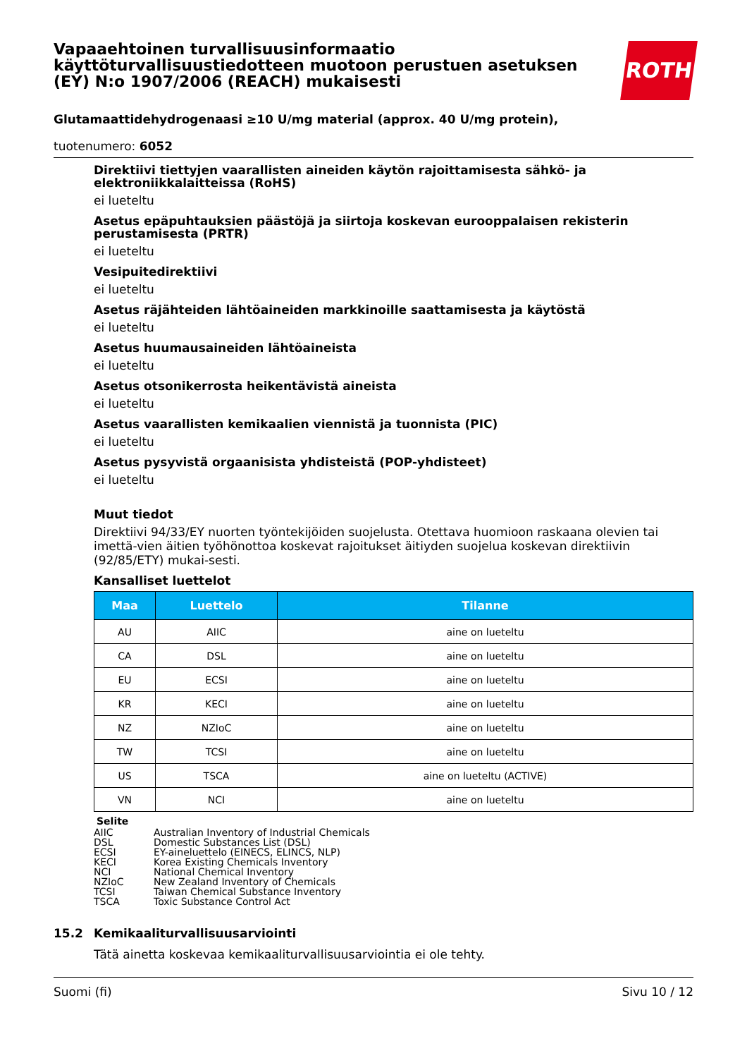Vapaaehtoinen turvallisuusinformaatio käyttöturvallisuustiedotteen muotoon perustuen asetuksen (EY) N:o 1907/2006 (REACH) mukaisesti
ROTH
Glutamaattidehydrogenaasi ≥10 U/mg material (approx. 40 U/mg protein),
tuotenumero: 6052
Direktiivi tiettyjen vaarallisten aineiden käytön rajoittamisesta sähkö- ja elektroniikkalaitteissa (RoHS)
ei lueteltu
Asetus epäpuhtauksien päästöjä ja siirtoja koskevan eurooppalaisen rekisterin perustamisesta (PRTR)
ei lueteltu
Vesipuitedirektiivi
ei lueteltu
Asetus räjähteiden lähtöaineiden markkinoille saattamisesta ja käytöstä
ei lueteltu
Asetus huumausaineiden lähtöaineista
ei lueteltu
Asetus otsonikerrosta heikentävistä aineista
ei lueteltu
Asetus vaarallisten kemikaalien viennistä ja tuonnista (PIC)
ei lueteltu
Asetus pysyvistä orgaanisista yhdisteistä (POP-yhdisteet)
ei lueteltu
Muut tiedot
Direktiivi 94/33/EY nuorten työntekijöiden suojelusta. Otettava huomioon raskaana olevien tai imettä-vien äitien työhönottoa koskevat rajoitukset äitiyden suojelua koskevan direktiivin (92/85/ETY) mukai-sesti.
Kansalliset luettelot
| Maa | Luettelo | Tilanne |
| --- | --- | --- |
| AU | AIIC | aine on lueteltu |
| CA | DSL | aine on lueteltu |
| EU | ECSI | aine on lueteltu |
| KR | KECI | aine on lueteltu |
| NZ | NZIoC | aine on lueteltu |
| TW | TCSI | aine on lueteltu |
| US | TSCA | aine on lueteltu (ACTIVE) |
| VN | NCI | aine on lueteltu |
Selite
AIIC Australian Inventory of Industrial Chemicals
DSL Domestic Substances List (DSL)
ECSI EY-aineluettelo (EINECS, ELINCS, NLP)
KECI Korea Existing Chemicals Inventory
NCI National Chemical Inventory
NZIoC New Zealand Inventory of Chemicals
TCSI Taiwan Chemical Substance Inventory
TSCA Toxic Substance Control Act
15.2 Kemikaaliturvallisuusarviointi
Tätä ainetta koskevaa kemikaaliturvallisuusarviointia ei ole tehty.
Suomi (fi) Sivu 10 / 12